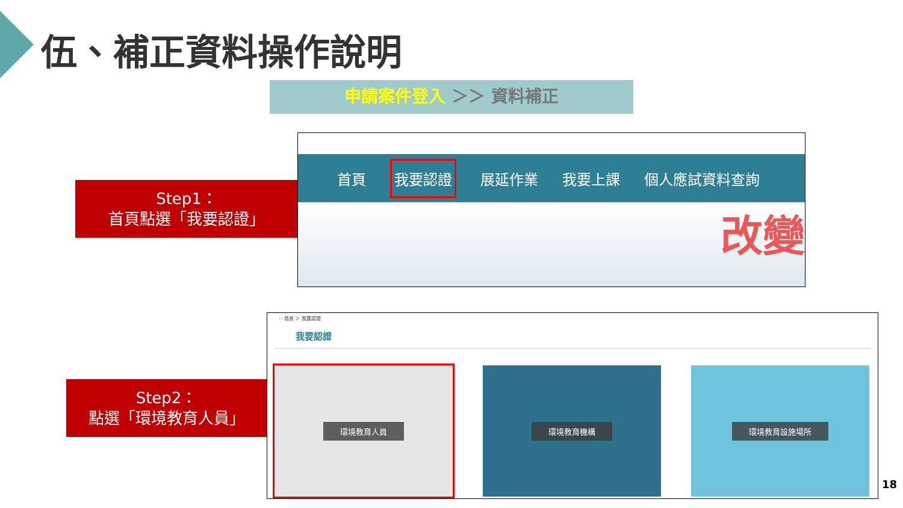伍、補正資料操作說明
申請案件登入 ＞＞ 資料補正
Step1：
首頁點選「我要認證」
首頁
我要認證
展延作業 我要上課 個人應試資料查詢
改變
Step2：
點選「環境教育人員」
∷ 首頁 ＞ 我要認證
我要認證
環境教育人員 環境教育機構 環境教育設施場所
18